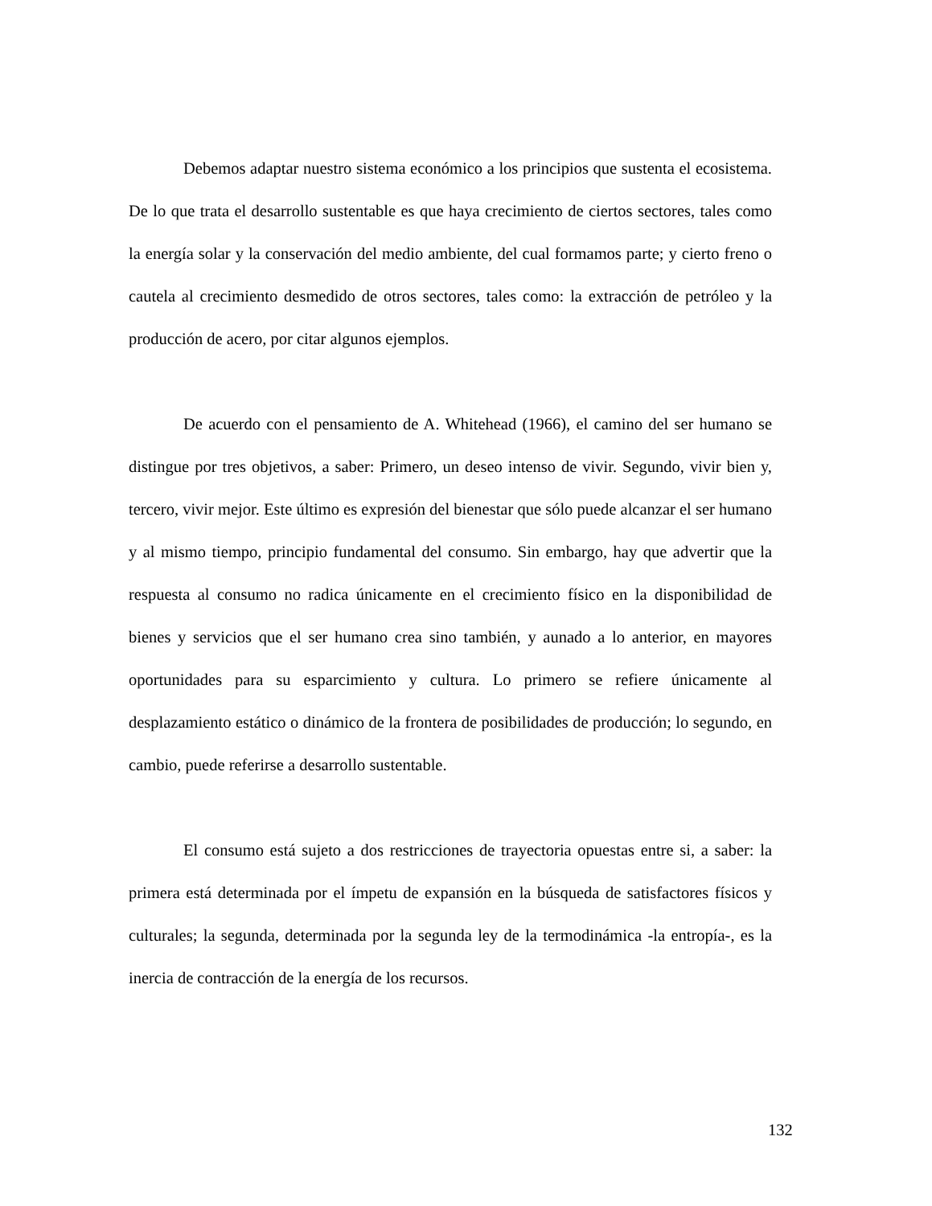Debemos adaptar nuestro sistema económico a los principios que sustenta el ecosistema. De lo que trata el desarrollo sustentable es que haya crecimiento de ciertos sectores, tales como la energía solar y la conservación del medio ambiente, del cual formamos parte; y cierto freno o cautela al crecimiento desmedido de otros sectores, tales como: la extracción de petróleo y la producción de acero, por citar algunos ejemplos.
De acuerdo con el pensamiento de A. Whitehead (1966), el camino del ser humano se distingue por tres objetivos, a saber: Primero, un deseo intenso de vivir. Segundo, vivir bien y, tercero, vivir mejor. Este último es expresión del bienestar que sólo puede alcanzar el ser humano y al mismo tiempo, principio fundamental del consumo. Sin embargo, hay que advertir que la respuesta al consumo no radica únicamente en el crecimiento físico en la disponibilidad de bienes y servicios que el ser humano crea sino también, y aunado a lo anterior, en mayores oportunidades para su esparcimiento y cultura. Lo primero se refiere únicamente al desplazamiento estático o dinámico de la frontera de posibilidades de producción; lo segundo, en cambio, puede referirse a desarrollo sustentable.
El consumo está sujeto a dos restricciones de trayectoria opuestas entre si, a saber: la primera está determinada por el ímpetu de expansión en la búsqueda de satisfactores físicos y culturales; la segunda, determinada por la segunda ley de la termodinámica -la entropía-, es la inercia de contracción de la energía de los recursos.
132